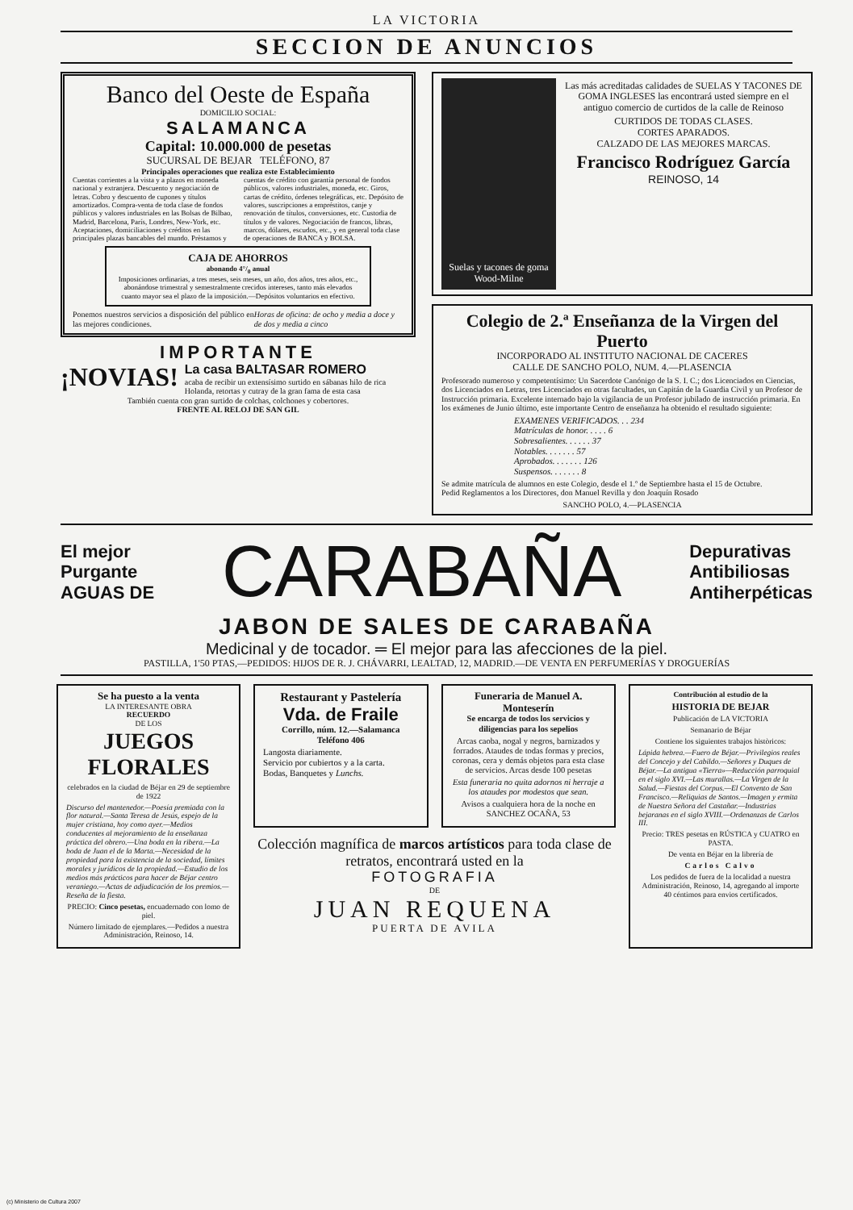LA VICTORIA
SECCION DE ANUNCIOS
Banco del Oeste de España
DOMICILIO SOCIAL:
SALAMANCA
Capital: 10.000.000 de pesetas
SUCURSAL DE BEJAR TELÉFONO, 87
Principales operaciones que realiza este Establecimiento
Cuentas corrientes a la vista y a plazos en moneda nacional y extranjera. Descuento y negociación de letras. Cobro y descuento de cupones y títulos amortizados. Compra-venta de toda clase de fondos públicos y valores industriales en las Bolsas de Bilbao, Madrid, Barcelona, París, Londres, New-York, etc. Aceptaciones, domiciliaciones y créditos en las principales plazas bancables del mundo. Prèstamos y cuentas de crédito con garantía personal de fondos públicos, valores industriales, moneda, etc. Giros, cartas de crédito, órdenes telegráficas, etc. Depósito de valores, suscripciones a empréstitos, canje y renovación de títulos, conversiones, etc. Custodia de títulos y de valores. Negociación de francos, libras, marcos, dólares, escudos, etc., y en general toda clase de operaciones de BANCA y BOLSA.
CAJA DE AHORROS
abonando 4°/<sub>0</sub> anual
Imposiciones ordinarias, a tres meses, seis meses, un año, dos años, tres años, etc., abonándose trimestral y semestralmente crecidos intereses, tanto más elevados cuanto mayor sea el plazo de la imposición.—Depósitos voluntarios en efectivo.
Ponemos nuestros servicios a disposición del público en las mejores condiciones. Horas de oficina: de ocho y media a doce y de dos y media a cinco
IMPORTANTE
¡NOVIAS!
La casa BALTASAR ROMERO
acaba de recibir un extensísimo surtido en sábanas hilo de rica Holanda, retortas y cutray de la gran fama de esta casa
También cuenta con gran surtido de colchas, colchones y cobertores.
FRENTE AL RELOJ DE SAN GIL
Suelas y tacones de goma Wood-Milne
Las más acreditadas calidades de SUELAS Y TACONES DE GOMA INGLESES las encontrará usted siempre en el antiguo comercio de curtidos de la calle de Reinoso
CURTIDOS DE TODAS CLASES.
CORTES APARADOS.
CALZADO DE LAS MEJORES MARCAS.
Francisco Rodríguez García
REINOSO, 14
Colegio de 2.ª Enseñanza de la Virgen del Puerto
INCORPORADO AL INSTITUTO NACIONAL DE CACERES
CALLE DE SANCHO POLO, NUM. 4.—PLASENCIA
Profesorado numeroso y competentísimo: Un Sacerdote Canónigo de la S. I. C.; dos Licenciados en Ciencias, dos Licenciados en Letras, tres Licenciados en otras facultades, un Capitán de la Guardia Civil y un Profesor de Instrucción primaria. Excelente internado bajo la vigilancia de un Profesor jubilado de instrucción primaria. En los exámenes de Junio último, este importante Centro de enseñanza ha obtenido el resultado siguiente:
EXAMENES VERIFICADOS. . . 234
Matrículas de honor. . . . . 6
Sobresalientes. . . . . . 37
Notables. . . . . . . 57
Aprobados. . . . . . . 126
Suspensos. . . . . . . 8
Se admite matrícula de alumnos en este Colegio, desde el 1.º de Septiembre hasta el 15 de Octubre.
Pedid Reglamentos a los Directores, don Manuel Revilla y don Joaquín Rosado
SANCHO POLO, 4.—PLASENCIA
El mejor
Purgante
AGUAS DE
CARABAÑA
Depurativas
Antibiliosas
Antiherpéticas
JABON DE SALES DE CARABAÑA
Medicinal y de tocador. ═ El mejor para las afecciones de la piel.
PASTILLA, 1'50 PTAS,—PEDIDOS: HIJOS DE R. J. CHÁVARRI, LEALTAD, 12, MADRID.—DE VENTA EN PERFUMERÍAS Y DROGUERÍAS
Se ha puesto a la venta
LA INTERESANTE OBRA
RECUERDO
DE LOS
JUEGOS FLORALES
celebrados en la ciudad de Béjar en 29 de septiembre de 1922
Discurso del mantenedor.—Poesía premiada con la flor natural.—Santa Teresa de Jesús, espejo de la mujer cristiana, hoy como ayer.—Medios conducentes al mejoramiento de la enseñanza práctica del obrero.—Una boda en la ribera.—La boda de Juan el de la Marta.—Necesidad de la propiedad para la existencia de la sociedad, límites morales y jurídicos de la propiedad.—Estudio de los medios más prácticos para hacer de Béjar centro veraniego.—Actas de adjudicación de los premios.—Reseña de la fiesta.
PRECIO: Cinco pesetas, encuadernado con lomo de piel.
Número limitado de ejemplares.—Pedidos a nuestra Administración, Reinoso, 14.
Restaurant y Pastelería
Vda. de Fraile
Corrillo, núm. 12.—Salamanca
Teléfono 406
Langosta diariamente.
Servicio por cubiertos y a la carta.
Bodas, Banquetes y Lunchs.
Funeraria de Manuel A. Monteserín
Se encarga de todos los servicios y diligencias para los sepelios
Arcas caoba, nogal y negros, barnizados y forrados. Ataudes de todas formas y precios, coronas, cera y demás objetos para esta clase de servicios. Arcas desde 100 pesetas
Esta funeraria no quita adornos ni herraje a los ataudes por modestos que sean.
Avisos a cualquiera hora de la noche en SANCHEZ OCAÑA, 53
Colección magnífica de marcos artísticos para toda clase de retratos, encontrará usted en la
FOTOGRAFIA
DE
JUAN REQUENA
PUERTA DE AVILA
Contribución al estudio de la
HISTORIA DE BEJAR
Publicación de LA VICTORIA
Semanario de Béjar
Contiene los siguientes trabajos històricos:
Lápida hebrea.—Fuero de Béjar.—Privilegios reales del Concejo y del Cabildo.—Señores y Duques de Béjar.—La antigua «Tierra»—Reducción parroquial en el siglo XVI.—Las murallas.—La Virgen de la Salud.—Fiestas del Corpus.—El Convento de San Francisco.—Reliquias de Santos.—Imagen y ermita de Nuestra Señora del Castañar.—Industrias bejaranas en el siglo XVIII.—Ordenanzas de Carlos III.
Precio: TRES pesetas en RÚSTICA y CUATRO en PASTA.
De venta en Béjar en la librería de
Carlos Calvo
Los pedidos de fuera de la localidad a nuestra Administración, Reinoso, 14, agregando al importe 40 céntimos para envios certificados.
(c) Ministerio de Cultura 2007